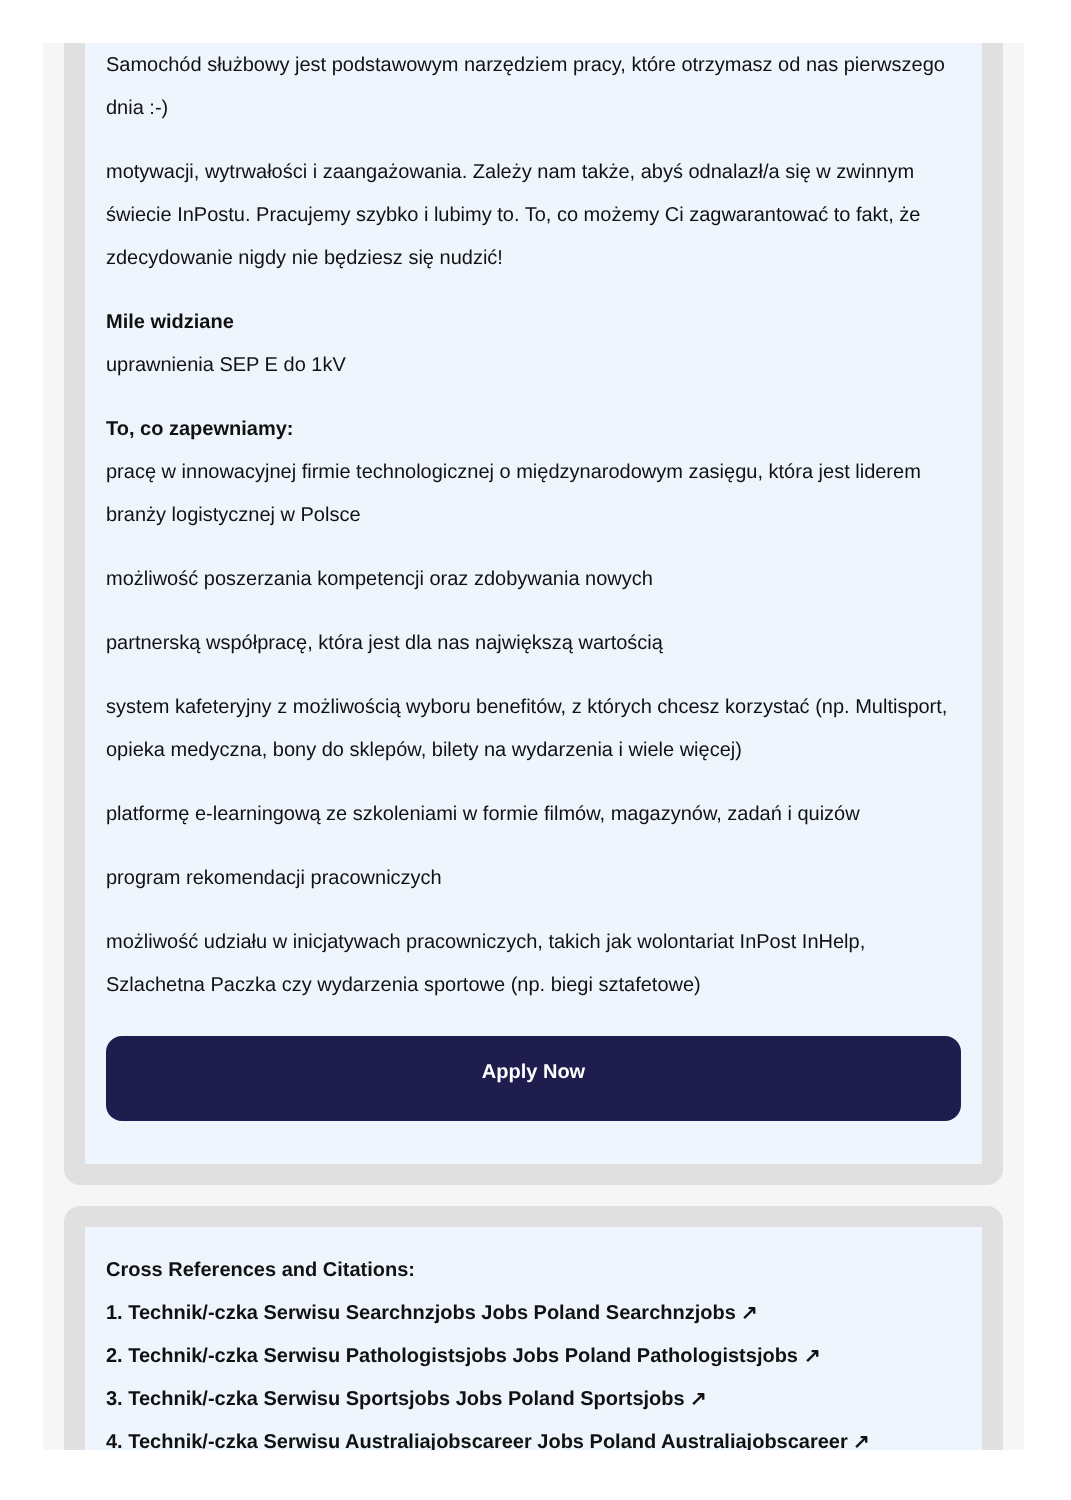Samochód służbowy jest podstawowym narzędziem pracy, które otrzymasz od nas pierwszego dnia :-)
motywacji, wytrwałości i zaangażowania. Zależy nam także, abyś odnalazł/a się w zwinnym świecie InPostu. Pracujemy szybko i lubimy to. To, co możemy Ci zagwarantować to fakt, że zdecydowanie nigdy nie będziesz się nudzić!
Mile widziane
uprawnienia SEP E do 1kV
To, co zapewniamy:
pracę w innowacyjnej firmie technologicznej o międzynarodowym zasięgu, która jest liderem branży logistycznej w Polsce
możliwość poszerzania kompetencji oraz zdobywania nowych
partnerską współpracę, która jest dla nas największą wartością
system kafeteryjny z możliwością wyboru benefitów, z których chcesz korzystać (np. Multisport, opieka medyczna, bony do sklepów, bilety na wydarzenia i wiele więcej)
platformę e-learningową ze szkoleniami w formie filmów, magazynów, zadań i quizów
program rekomendacji pracowniczych
możliwość udziału w inicjatywach pracowniczych, takich jak wolontariat InPost InHelp, Szlachetna Paczka czy wydarzenia sportowe (np. biegi sztafetowe)
Apply Now
Cross References and Citations:
1. Technik/-czka Serwisu Searchnzjobs Jobs Poland Searchnzjobs ↗
2. Technik/-czka Serwisu Pathologistsjobs Jobs Poland Pathologistsjobs ↗
3. Technik/-czka Serwisu Sportsjobs Jobs Poland Sportsjobs ↗
4. Technik/-czka Serwisu Australiajobscareer Jobs Poland Australiajobscareer ↗